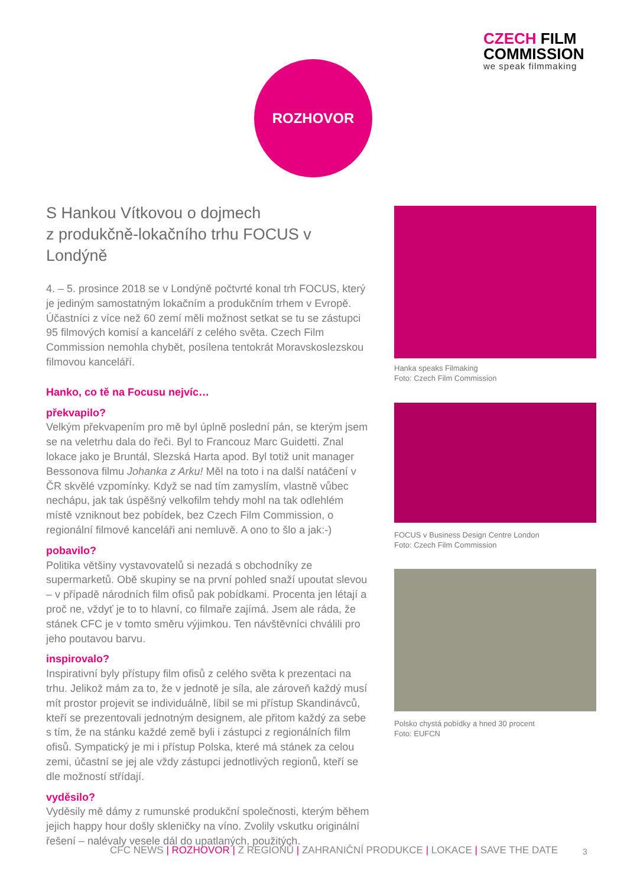CZECH FILM
COMMISSION
we speak filmmaking
ROZHOVOR
S Hankou Vítkovou o dojmech
z produkčně-lokačního trhu FOCUS v Londýně
4. – 5. prosince 2018 se v Londýně počtvrté konal trh FOCUS, který je jediným samostatným lokačním a produkčním trhem v Evropě. Účastníci z více než 60 zemí měli možnost setkat se tu se zástupci 95 filmových komisí a kanceláří z celého světa. Czech Film Commission nemohla chybět, posílena tentokrát Moravskoslezskou filmovou kanceláří.
Hanko, co tě na Focusu nejvíc…
překvapilo?
Velkým překvapením pro mě byl úplně poslední pán, se kterým jsem se na veletrhu dala do řeči. Byl to Francouz Marc Guidetti. Znal lokace jako je Bruntál, Slezská Harta apod. Byl totiž unit manager Bessonova filmu Johanka z Arku! Měl na toto i na další natáčení v ČR skvělé vzpomínky. Když se nad tím zamyslím, vlastně vůbec nechápu, jak tak úspěšný velkofilm tehdy mohl na tak odlehlém místě vzniknout bez pobídek, bez Czech Film Commission, o regionální filmové kanceláři ani nemluvě. A ono to šlo a jak:-)
pobavilo?
Politika většiny vystavovatelů si nezadá s obchodníky ze supermarketů. Obě skupiny se na první pohled snaží upoutat slevou – v případě národních film ofisů pak pobídkami. Procenta jen létají a proč ne, vždyť je to to hlavní, co filmaře zajímá. Jsem ale ráda, že stánek CFC je v tomto směru výjimkou. Ten návštěvníci chválili pro jeho poutavou barvu.
inspirovalo?
Inspirativní byly přístupy film ofisů z celého světa k prezentaci na trhu. Jelikož mám za to, že v jednotě je síla, ale zároveň každý musí mít prostor projevit se individuálně, líbil se mi přístup Skandinávců, kteří se prezentovali jednotným designem, ale přitom každý za sebe s tím, že na stánku každé země byli i zástupci z regionálních film ofisů. Sympatický je mi i přístup Polska, které má stánek za celou zemi, účastní se jej ale vždy zástupci jednotlivých regionů, kteří se dle možností střídají.
vyděsilo?
Vyděsily mě dámy z rumunské produkční společnosti, kterým během jejich happy hour došly skleničky na víno. Zvolily vskutku originální řešení – nalévaly vesele dál do upatlaných, použitých.
Hanka speaks Filmaking
Foto: Czech Film Commission
FOCUS v Business Design Centre London
Foto: Czech Film Commission
Polsko chystá pobídky a hned 30 procent
Foto: EUFCN
CFC NEWS | ROZHOVOR | Z REGIONŮ | ZAHRANIČNÍ PRODUKCE | LOKACE | SAVE THE DATE
3